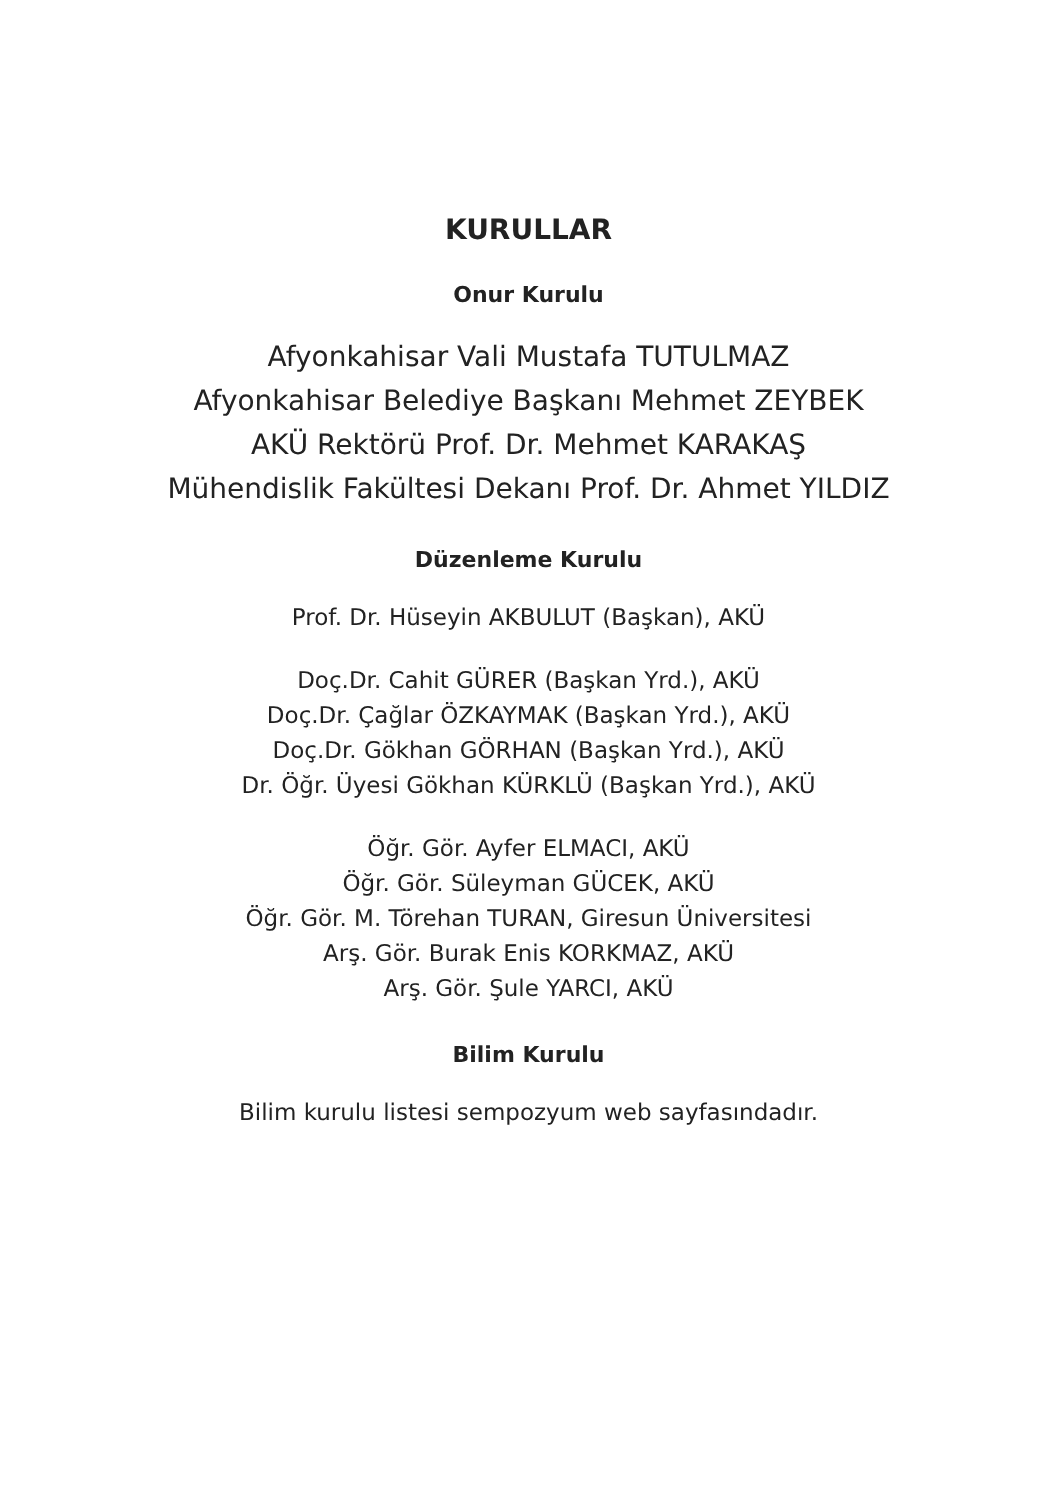KURULLAR
Onur Kurulu
Afyonkahisar Vali Mustafa TUTULMAZ
Afyonkahisar Belediye Başkanı Mehmet ZEYBEK
AKÜ Rektörü Prof. Dr. Mehmet KARAKAŞ
Mühendislik Fakültesi Dekanı Prof. Dr. Ahmet YILDIZ
Düzenleme Kurulu
Prof. Dr. Hüseyin AKBULUT (Başkan), AKÜ
Doç.Dr. Cahit GÜRER (Başkan Yrd.), AKÜ
Doç.Dr. Çağlar ÖZKAYMAK (Başkan Yrd.), AKÜ
Doç.Dr. Gökhan GÖRHAN (Başkan Yrd.), AKÜ
Dr. Öğr. Üyesi Gökhan KÜRKLÜ (Başkan Yrd.), AKÜ
Öğr. Gör. Ayfer ELMACI, AKÜ
Öğr. Gör. Süleyman GÜCEK, AKÜ
Öğr. Gör. M. Törehan TURAN, Giresun Üniversitesi
Arş. Gör. Burak Enis KORKMAZ, AKÜ
Arş. Gör. Şule YARCI, AKÜ
Bilim Kurulu
Bilim kurulu listesi sempozyum web sayfasındadır.